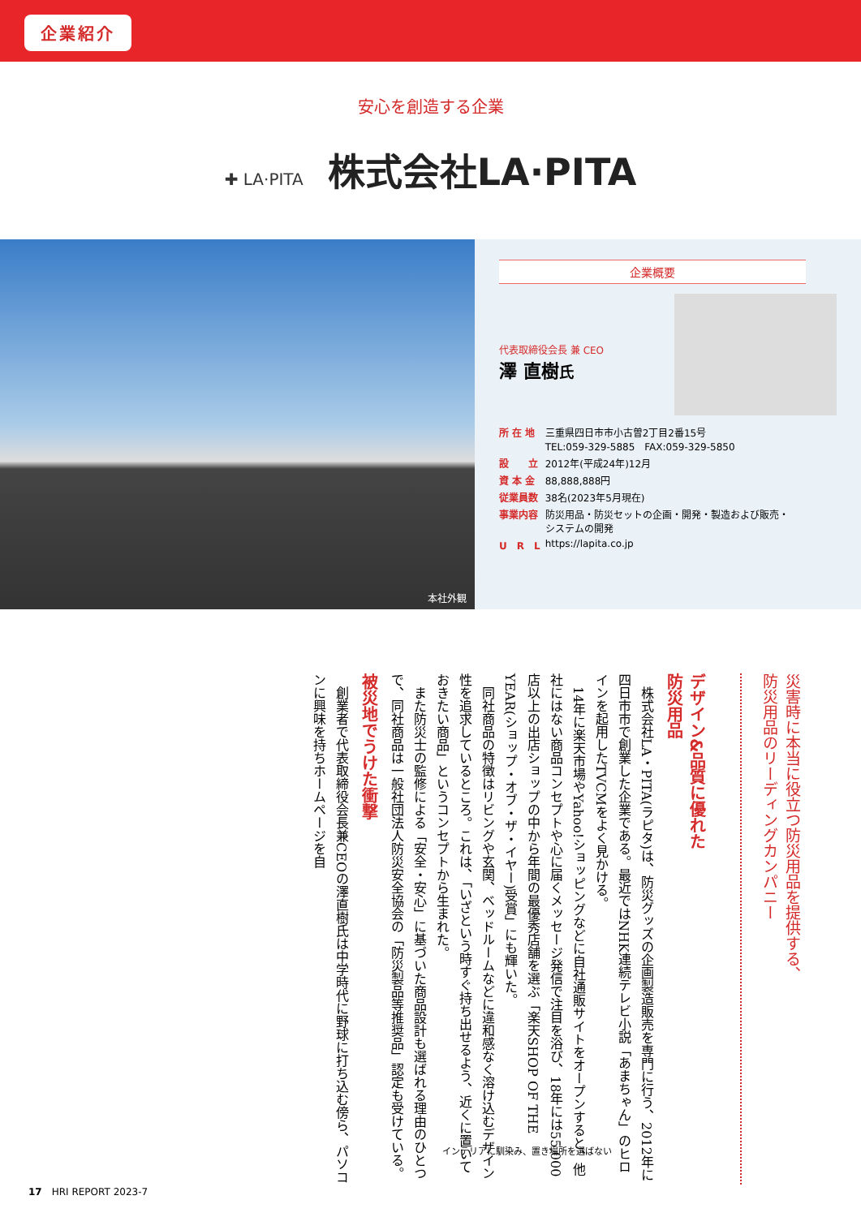企業紹介
安心を創造する企業
✚ LA·PITA 株式会社LA·PITA
本社外観
企業概要
代表取締役会長 兼 CEO
澤 直樹氏
| 所 在 地 | 三重県四日市市小古曽2丁目2番15号 TEL:059-329-5885 FAX:059-329-5850 |
| 設 立 | 2012年(平成24年)12月 |
| 資 本 金 | 88,888,888円 |
| 従業員数 | 38名(2023年5月現在) |
| 事業内容 | 防災用品・防災セットの企画・開発・製造および販売・ システムの開発 |
| U R L | https://lapita.co.jp |
災害時に本当に役立つ防災用品を提供する、
防災用品のリーディングカンパニー
デザイン&品質に優れた
防災用品
　株式会社LA・PITA(ラピタ)は、防災グッズの企画製造販売を専門に行う、2012年に四日市市で創業した企業である。最近ではNHK連続テレビ小説「あまちゃん」のヒロインを起用したTVCMをよく見かける。
　14年に楽天市場やYahoo!ショッピングなどに自社通販サイトをオープンすると、他社にはない商品コンセプトや心に届くメッセージ発信で注目を浴び、18年には55,000店以上の出店ショップの中から年間の最優秀店舗を選ぶ「楽天SHOP OF THE YEAR(ショップ・オブ・ザ・イヤー)受賞」にも輝いた。
　同社商品の特徴はリビングや玄関、ベッドルームなどに違和感なく溶け込むデザイン性を追求しているところ。これは、「いざという時すぐ持ち出せるよう、近くに置いておきたい商品」というコンセプトから生まれた。
　また防災士の監修による「安全・安心」に基づいた商品設計も選ばれる理由のひとつで、同社商品は一般社団法人防災安全協会の「防災製品等推奨品」認定も受けている。
被災地でうけた衝撃
　創業者で代表取締役会長兼CEOの澤直樹氏は中学時代に野球に打ち込む傍ら、パソコンに興味を持ちホームページを自
インテリアに馴染み、置き場所を選ばない
17　HRI REPORT 2023-7